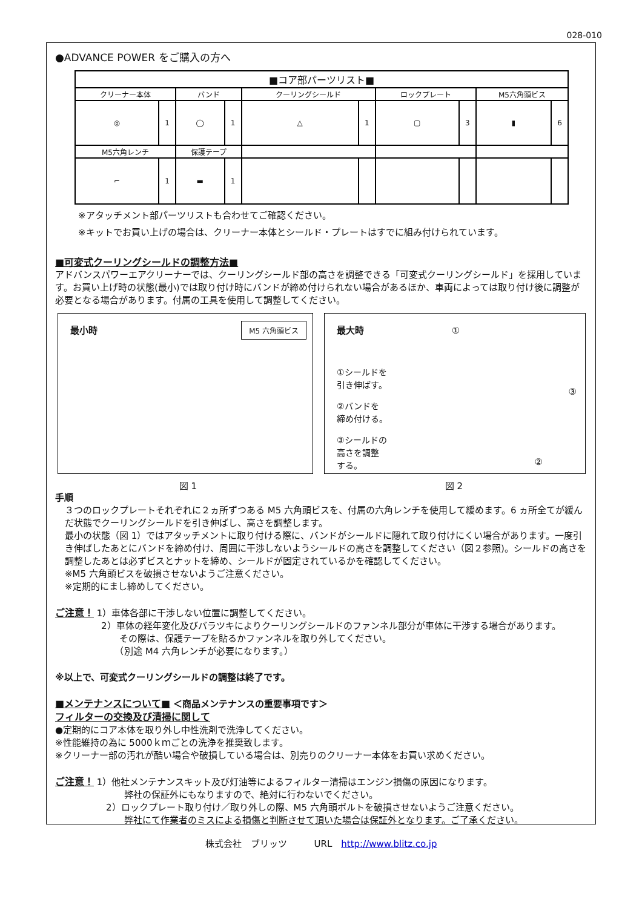028-010
●ADVANCE POWER をご購入の方へ
| ■コア部パーツリスト■ | | | | | | | | | |
| --- | --- | --- | --- | --- | --- | --- | --- | --- | --- |
| クリーナー本体 | | バンド | | クーリングシールド | | ロックプレート | | M5六角頭ビス | |
| ◎ | 1 | ◯ | 1 | △ | 1 | ▢ | 3 | ▮ | 6 |
| M5六角レンチ | | 保護テープ | | | | | | | |
| ⌐ | 1 | ▬ | 1 | | | | | | |
※アタッチメント部パーツリストも合わせてご確認ください。
※キットでお買い上げの場合は、クリーナー本体とシールド・プレートはすでに組み付けられています。
■可変式クーリングシールドの調整方法■
アドバンスパワーエアクリーナーでは、クーリングシールド部の高さを調整できる「可変式クーリングシールド」を採用しています。お買い上げ時の状態(最小)では取り付け時にバンドが締め付けられない場合があるほか、車両によっては取り付け後に調整が必要となる場合があります。付属の工具を使用して調整してください。
最小時
M5 六角頭ビス
最大時 ①
①シールドを
引き伸ばす。
②バンドを
締め付ける。
③シールドの
高さを調整
する。
③
②
図 1 図 2
手順
３つのロックプレートそれぞれに２ヵ所ずつある M5 六角頭ビスを、付属の六角レンチを使用して緩めます。6 ヵ所全てが緩んだ状態でクーリングシールドを引き伸ばし、高さを調整します。
最小の状態（図 1）ではアタッチメントに取り付ける際に、バンドがシールドに隠れて取り付けにくい場合があります。一度引き伸ばしたあとにバンドを締め付け、周囲に干渉しないようシールドの高さを調整してください（図２参照)。シールドの高さを調整したあとは必ずビスとナットを締め、シールドが固定されているかを確認してください。
※M5 六角頭ビスを破損させないようご注意ください。
※定期的にまし締めしてください。
ご注意！ 1）車体各部に干渉しない位置に調整してください。
2）車体の経年変化及びバラツキによりクーリングシールドのファンネル部分が車体に干渉する場合があります。
　　その際は、保護テープを貼るかファンネルを取り外してください。
　　（別途 M4 六角レンチが必要になります。）
※以上で、可変式クーリングシールドの調整は終了です。
■メンテナンスについて■ ＜商品メンテナンスの重要事項です＞
フィルターの交換及び清掃に関して
●定期的にコア本体を取り外し中性洗剤で洗浄してください。
※性能維持の為に 5000ｋｍごとの洗浄を推奨致します。
※クリーナー部の汚れが酷い場合や破損している場合は、別売りのクリーナー本体をお買い求めください。
ご注意！ 1）他社メンテナンスキット及び灯油等によるフィルター清掃はエンジン損傷の原因になります。
　　弊社の保証外にもなりますので、絶対に行わないでください。
2）ロックプレート取り付け／取り外しの際、M5 六角頭ボルトを破損させないようご注意ください。
　　弊社にて作業者のミスによる損傷と判断させて頂いた場合は保証外となります。ご了承ください。
株式会社　ブリッツ　　　URL　http://www.blitz.co.jp